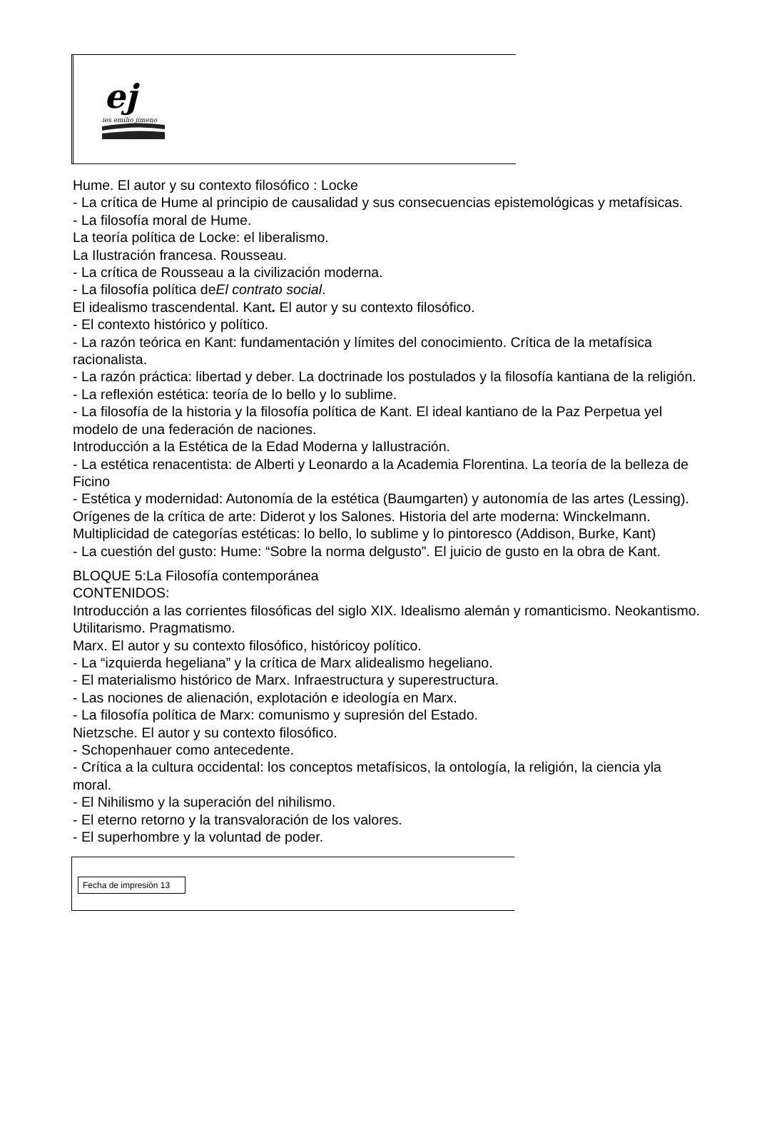ej
ies emilio jimeno
Hume. El autor y su contexto filosófico : Locke
- La crítica de Hume al principio de causalidad y sus consecuencias epistemológicas y metafísicas.
- La filosofía moral de Hume.
La teoría política de Locke: el liberalismo.
La Ilustración francesa. Rousseau.
- La crítica de Rousseau a la civilización moderna.
- La filosofía política deEl contrato social.
El idealismo trascendental. Kant. El autor y su contexto filosófico.
- El contexto histórico y político.
- La razón teórica en Kant: fundamentación y límites del conocimiento. Crítica de la metafísica racionalista.
- La razón práctica: libertad y deber. La doctrinade los postulados y la filosofía kantiana de la religión.
- La reflexión estética: teoría de lo bello y lo sublime.
- La filosofía de la historia y la filosofía política de Kant. El ideal kantiano de la Paz Perpetua yel modelo de una federación de naciones.
Introducción a la Estética de la Edad Moderna y laIlustración.
- La estética renacentista: de Alberti y Leonardo a la Academia Florentina. La teoría de la belleza de Ficino
- Estética y modernidad: Autonomía de la estética (Baumgarten) y autonomía de las artes (Lessing). Orígenes de la crítica de arte: Diderot y los Salones. Historia del arte moderna: Winckelmann.
Multiplicidad de categorías estéticas: lo bello, lo sublime y lo pintoresco (Addison, Burke, Kant)
- La cuestión del gusto: Hume: “Sobre la norma delgusto”. El juicio de gusto en la obra de Kant.
BLOQUE 5:La Filosofía contemporánea
CONTENIDOS:
Introducción a las corrientes filosóficas del siglo XIX. Idealismo alemán y romanticismo. Neokantismo. Utilitarismo. Pragmatismo.
Marx. El autor y su contexto filosófico, históricoy político.
- La “izquierda hegeliana” y la crítica de Marx alidealismo hegeliano.
- El materialismo histórico de Marx. Infraestructura y superestructura.
- Las nociones de alienación, explotación e ideología en Marx.
- La filosofía política de Marx: comunismo y supresión del Estado.
Nietzsche. El autor y su contexto filosófico.
- Schopenhauer como antecedente.
- Crítica a la cultura occidental: los conceptos metafísicos, la ontología, la religión, la ciencia yla moral.
- El Nihilismo y la superación del nihilismo.
- El eterno retorno y la transvaloración de los valores.
- El superhombre y la voluntad de poder.
Fecha de impresión 13